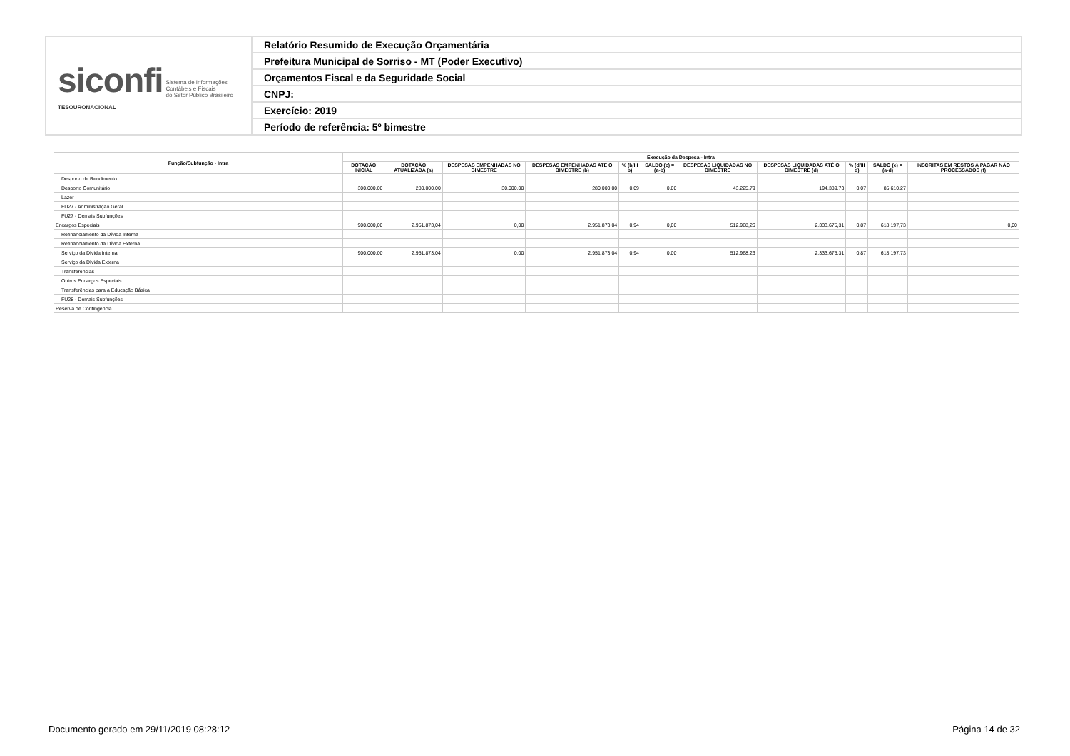| siconfi Sistema de Informações Contábeis e Fiscais do Setor Público Brasileiro TESOURONACIONAL | Relatório Resumido de Execução Orçamentária |
| | Prefeitura Municipal de Sorriso - MT (Poder Executivo) |
| | Orçamentos Fiscal e da Seguridade Social |
| | CNPJ: |
| | Exercício: 2019 |
| | Período de referência: 5º bimestre |
| Função/Subfunção - Intra | Execução da Despesa - Intra | | | | | | | | | | |
| --- | --- | --- | --- | --- | --- | --- | --- | --- | --- | --- | --- |
| | DOTAÇÃO INICIAL | DOTAÇÃO ATUALIZADA (a) | DESPESAS EMPENHADAS NO BIMESTRE | DESPESAS EMPENHADAS ATÉ O BIMESTRE (b) | % (b/III b) | SALDO (c) = (a-b) | DESPESAS LIQUIDADAS NO BIMESTRE | DESPESAS LIQUIDADAS ATÉ O BIMESTRE (d) | % (d/III d) | SALDO (e) = (a-d) | INSCRITAS EM RESTOS A PAGAR NÃO PROCESSADOS (f) |
| Desporto de Rendimento | | | | | | | | | | | |
| Desporto Comunitário | 300.000,00 | 280.000,00 | 30.000,00 | 280.000,00 | 0,09 | 0,00 | 43.225,79 | 194.389,73 | 0,07 | 85.610,27 | |
| Lazer | | | | | | | | | | | |
| FU27 - Administração Geral | | | | | | | | | | | |
| FU27 - Demais Subfunções | | | | | | | | | | | |
| Encargos Especiais | 900.000,00 | 2.951.873,04 | 0,00 | 2.951.873,04 | 0,94 | 0,00 | 512.968,26 | 2.333.675,31 | 0,87 | 618.197,73 | 0,00 |
| Refinanciamento da Dívida Interna | | | | | | | | | | | |
| Refinanciamento da Dívida Externa | | | | | | | | | | | |
| Serviço da Dívida Interna | 900.000,00 | 2.951.873,04 | 0,00 | 2.951.873,04 | 0,94 | 0,00 | 512.968,26 | 2.333.675,31 | 0,87 | 618.197,73 | |
| Serviço da Dívida Externa | | | | | | | | | | | |
| Transferências | | | | | | | | | | | |
| Outros Encargos Especiais | | | | | | | | | | | |
| Transferências para a Educação Básica | | | | | | | | | | | |
| FU28 - Demais Subfunções | | | | | | | | | | | |
| Reserva de Contingência | | | | | | | | | | | |
Documento gerado em 29/11/2019 08:28:12 Página 14 de 32